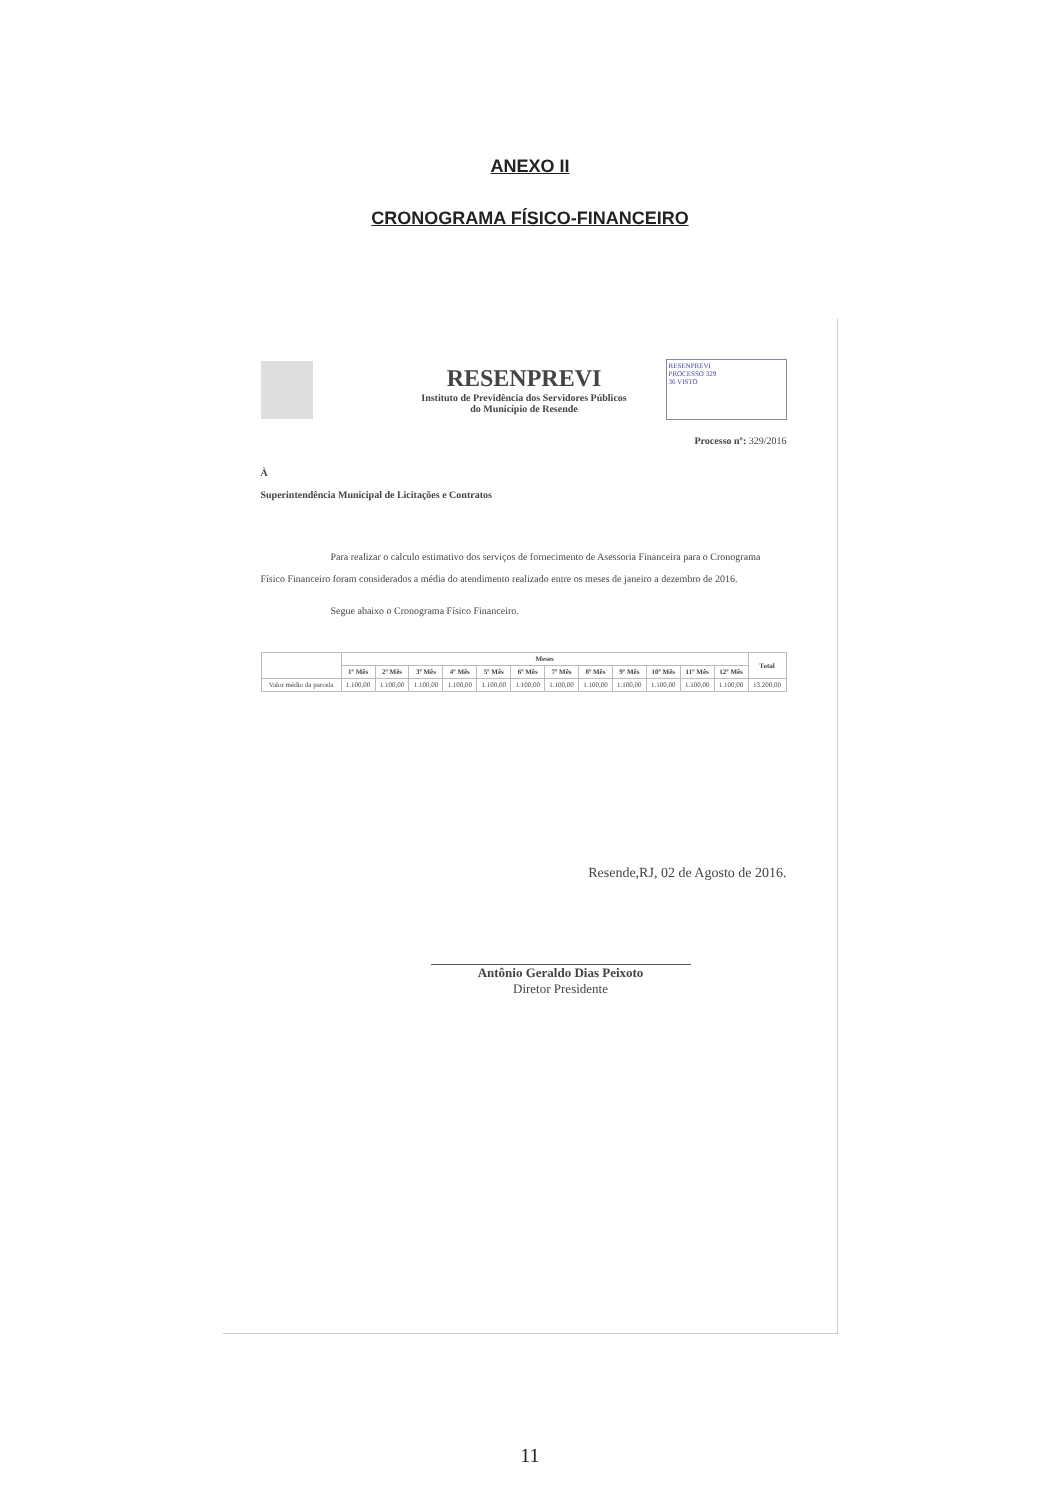ANEXO II
CRONOGRAMA FÍSICO-FINANCEIRO
RESENPREVI
Instituto de Previdência dos Servidores Públicos
do Município de Resende
RESENPREVI
PROCESSO 329
36 VISTO
Processo nº: 329/2016
À
Superintendência Municipal de Licitações e Contratos
Para realizar o calculo estimativo dos serviços de fornecimento de Asessoria Financeira para o Cronograma Físico Financeiro foram considerados a média do atendimento realizado entre os meses de janeiro a dezembro de 2016.
Segue abaixo o Cronograma Físico Financeiro.
| | Meses | | | | | | | | | | | | Total |
| --- | --- | --- | --- | --- | --- | --- | --- | --- | --- | --- | --- | --- | --- |
| | 1º Mês | 2º Mês | 3º Mês | 4º Mês | 5º Mês | 6º Mês | 7º Mês | 8º Mês | 9º Mês | 10º Mês | 11º Mês | 12º Mês | |
| Valor médio da parcela | 1.100,00 | 1.100,00 | 1.100,00 | 1.100,00 | 1.100,00 | 1.100,00 | 1.100,00 | 1.100,00 | 1.100,00 | 1.100,00 | 1.100,00 | 1.100,00 | 13.200,00 |
Resende,RJ, 02 de Agosto de 2016.
Antônio Geraldo Dias Peixoto
Diretor Presidente
11